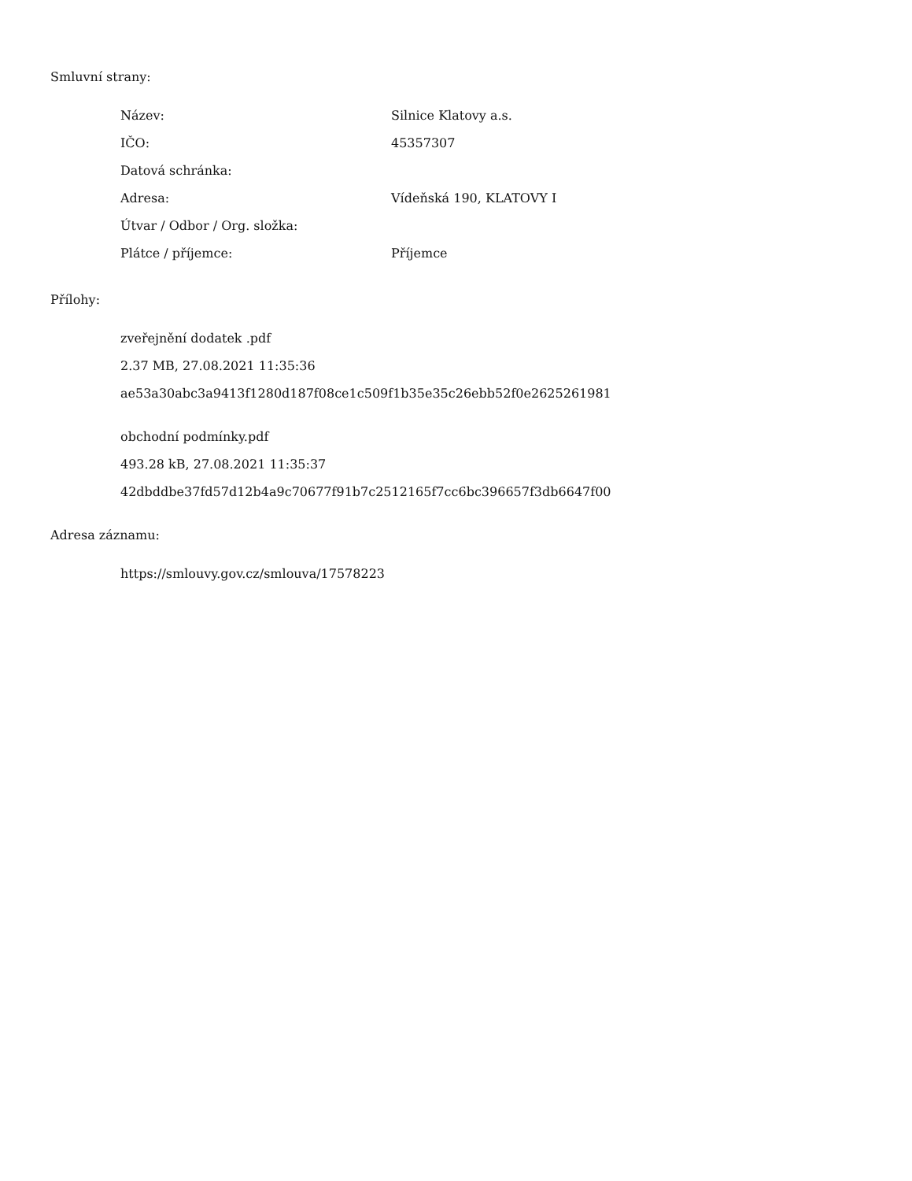Smluvní strany:
| Název: | Silnice Klatovy a.s. |
| IČO: | 45357307 |
| Datová schránka: | |
| Adresa: | Vídeňská 190, KLATOVY I |
| Útvar / Odbor / Org. složka: | |
| Plátce / příjemce: | Příjemce |
Přílohy:
zveřejnění dodatek .pdf
2.37 MB, 27.08.2021 11:35:36
ae53a30abc3a9413f1280d187f08ce1c509f1b35e35c26ebb52f0e2625261981
obchodní podmínky.pdf
493.28 kB, 27.08.2021 11:35:37
42dbddbe37fd57d12b4a9c70677f91b7c2512165f7cc6bc396657f3db6647f00
Adresa záznamu:
https://smlouvy.gov.cz/smlouva/17578223